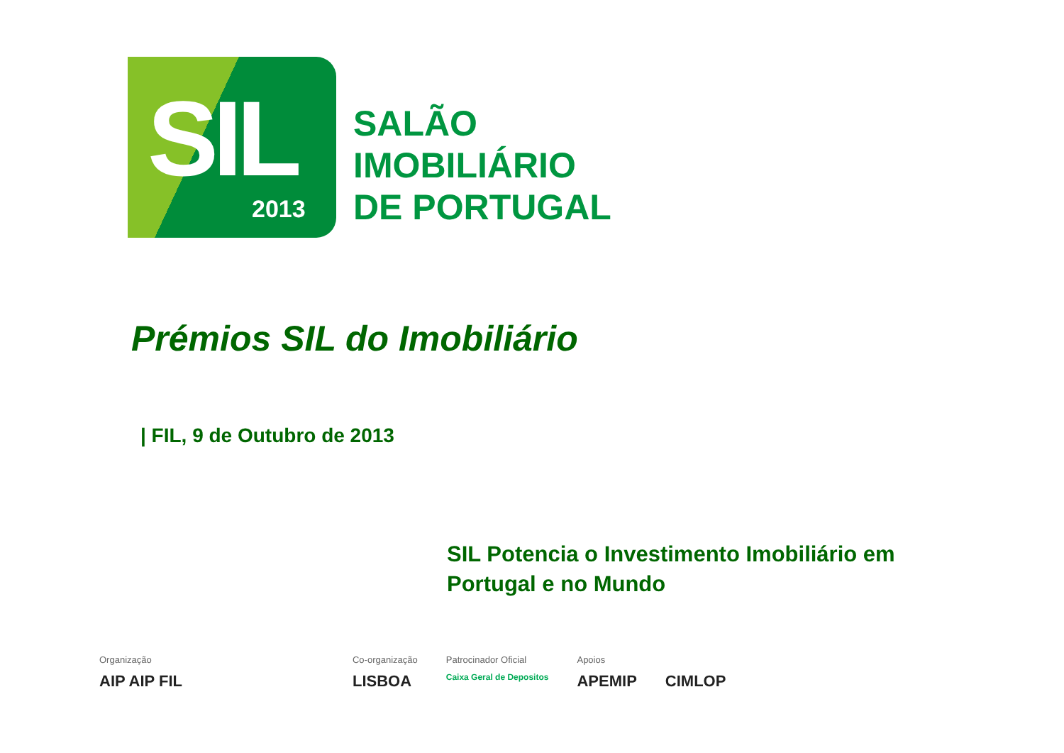SIL 2013
SALÃO
IMOBILIÁRIO
DE PORTUGAL
Prémios SIL do Imobiliário
| FIL, 9 de Outubro de 2013
SIL Potencia o Investimento Imobiliário em
Portugal e no Mundo
Organização
AIP AIP FIL
Co-organização
LISBOA
Patrocinador Oficial
Caixa Geral de Depositos
Apoios
APEMIP
CIMLOP